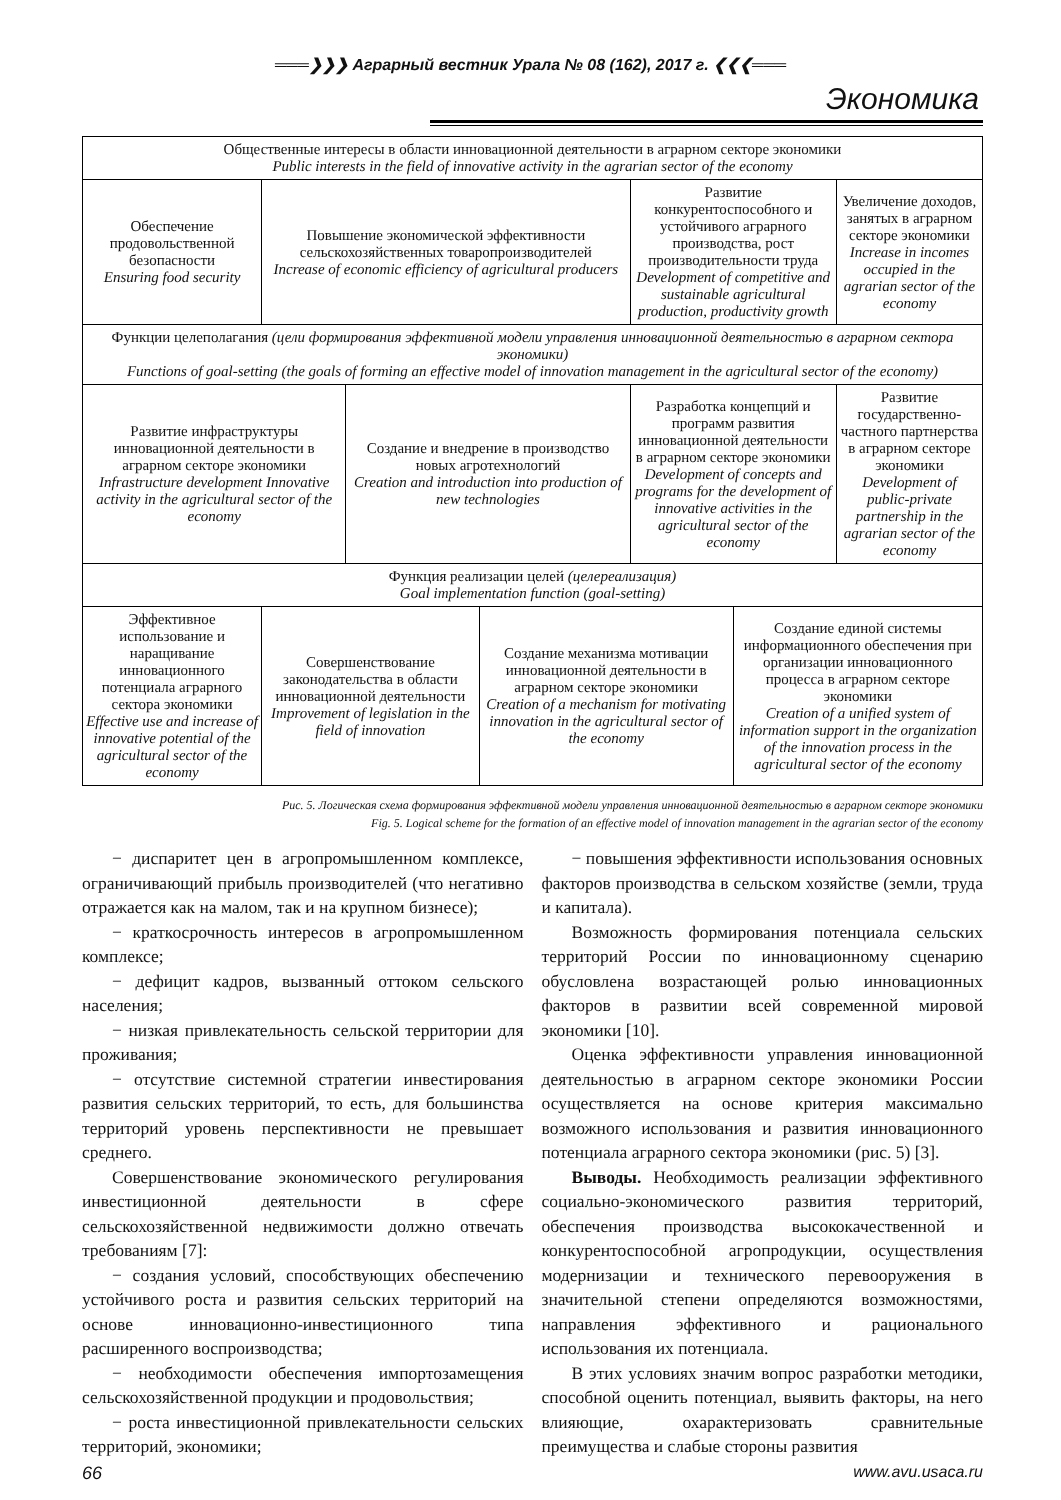═══❯❯❯ Аграрный вестник Урала № 08 (162), 2017 г. ❮❮❮═══
Экономика
| Общественные интересы в области инновационной деятельности в аграрном секторе экономики Public interests in the field of innovative activity in the agrarian sector of the economy | | | | | | |
| Обеспечение продовольственной безопасности Ensuring food security | Повышение экономической эффективности сельскохозяйственных товаропроизводителей Increase of economic efficiency of agricultural producers | | | Развитие конкурентоспособного и устойчивого аграрного производства, рост производительности труда Development of competitive and sustainable agricultural production, productivity growth | | Увеличение доходов, занятых в аграрном секторе экономики Increase in incomes occupied in the agrarian sector of the economy |
| Функции целеполагания (цели формирования эффективной модели управления инновационной деятельностью в аграрном сектора экономики) Functions of goal-setting (the goals of forming an effective model of innovation management in the agricultural sector of the economy) | | | | | | |
| Развитие инфраструктуры инновационной деятельности в аграрном секторе экономики Infrastructure development Innovative activity in the agricultural sector of the economy | | Создание и внедрение в производство новых агротехнологий Creation and introduction into production of new technologies | | Разработка концепций и программ развития инновационной деятельности в аграрном секторе экономики Development of concepts and programs for the development of innovative activities in the agricultural sector of the economy | | Развитие государственно- частного партнерства в аграрном секторе экономики Development of public-private partnership in the agrarian sector of the economy |
| Функция реализации целей (целереализация) Goal implementation function (goal-setting) | | | | | | |
| Эффективное использование и наращивание инновационного потенциала аграрного сектора экономики Effective use and increase of innovative potential of the agricultural sector of the economy | Совершенствование законодательства в области инновационной деятельности Improvement of legislation in the field of innovation | | Создание механизма мотивации инновационной деятельности в аграрном секторе экономики Creation of a mechanism for motivating innovation in the agricultural sector of the economy | | Создание единой системы информационного обеспечения при организации инновационного процесса в аграрном секторе экономики Creation of a unified system of information support in the organization of the innovation process in the agricultural sector of the economy | |
Рис. 5. Логическая схема формирования эффективной модели управления инновационной деятельностью в аграрном секторе экономики
Fig. 5. Logical scheme for the formation of an effective model of innovation management in the agrarian sector of the economy
− диспаритет цен в агропромышленном комплексе, ограничивающий прибыль производителей (что негативно отражается как на малом, так и на крупном бизнесе);
− краткосрочность интересов в агропромышленном комплексе;
− дефицит кадров, вызванный оттоком сельского населения;
− низкая привлекательность сельской территории для проживания;
− отсутствие системной стратегии инвестирования развития сельских территорий, то есть, для большинства территорий уровень перспективности не превышает среднего.
Совершенствование экономического регулирования инвестиционной деятельности в сфере сельскохозяйственной недвижимости должно отвечать требованиям [7]:
− создания условий, способствующих обеспечению устойчивого роста и развития сельских территорий на основе инновационно-инвестиционного типа расширенного воспроизводства;
− необходимости обеспечения импортозамещения сельскохозяйственной продукции и продовольствия;
− роста инвестиционной привлекательности сельских территорий, экономики;
− повышения эффективности использования основных факторов производства в сельском хозяйстве (земли, труда и капитала).
Возможность формирования потенциала сельских территорий России по инновационному сценарию обусловлена возрастающей ролью инновационных факторов в развитии всей современной мировой экономики [10].
Оценка эффективности управления инновационной деятельностью в аграрном секторе экономики России осуществляется на основе критерия максимально возможного использования и развития инновационного потенциала аграрного сектора экономики (рис. 5) [3].
Выводы. Необходимость реализации эффективного социально-экономического развития территорий, обеспечения производства высококачественной и конкурентоспособной агропродукции, осуществления модернизации и технического перевооружения в значительной степени определяются возможностями, направления эффективного и рационального использования их потенциала.
В этих условиях значим вопрос разработки методики, способной оценить потенциал, выявить факторы, на него влияющие, охарактеризовать сравнительные преимущества и слабые стороны развития
66 www.avu.usaca.ru